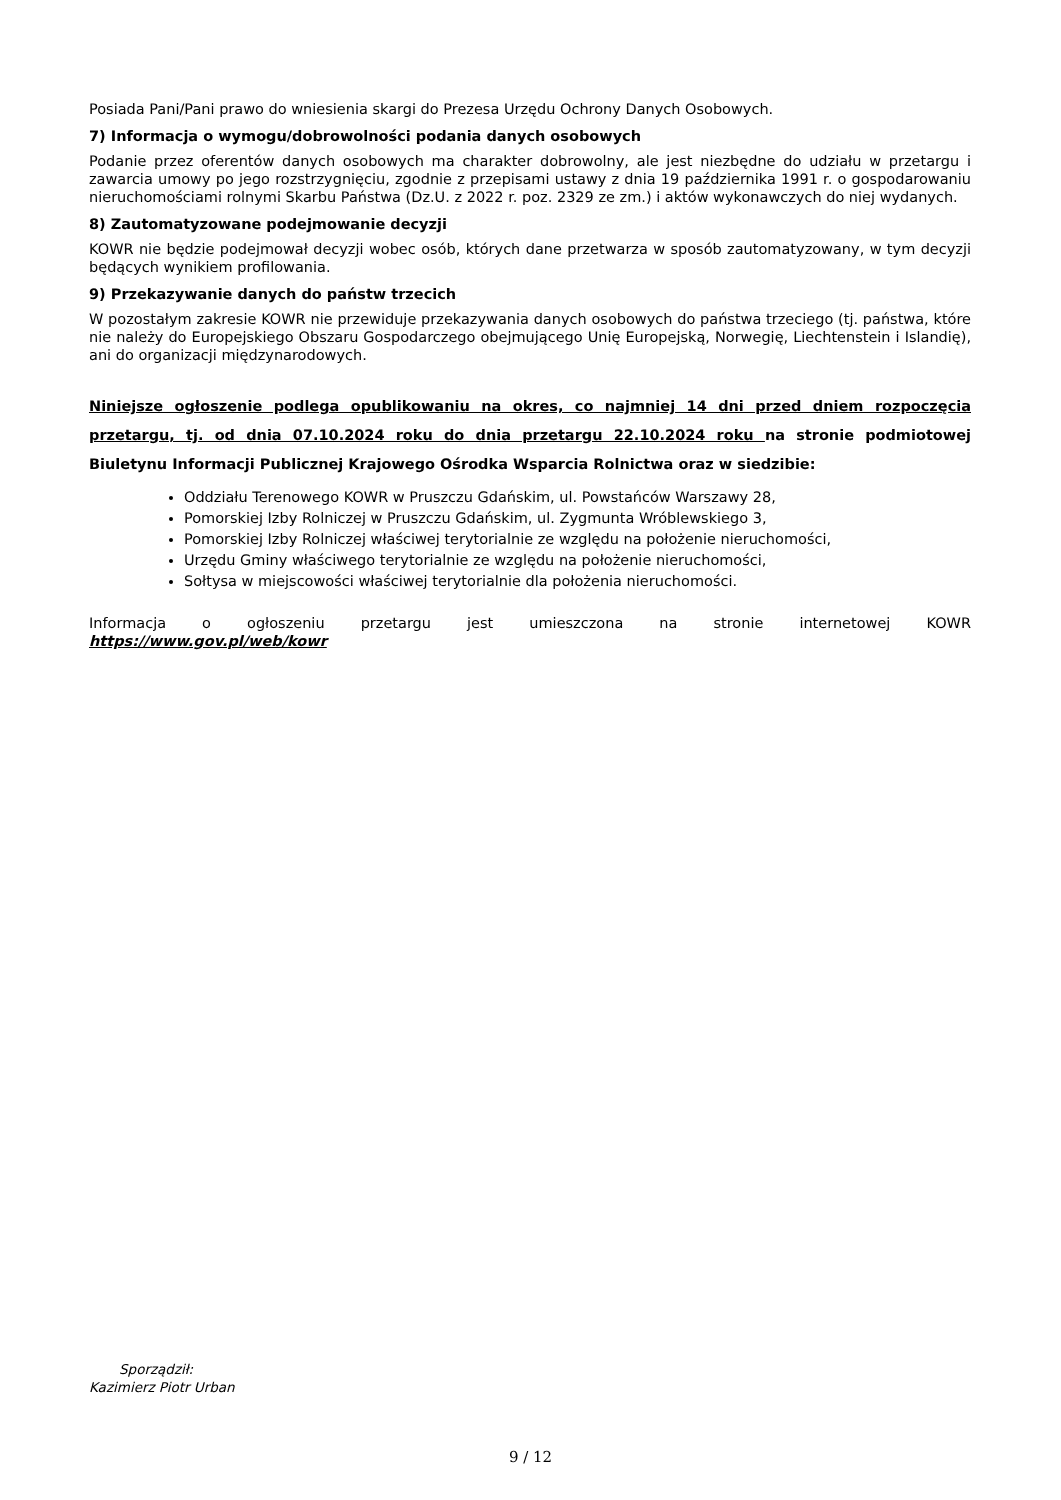Posiada Pani/Pani prawo do wniesienia skargi do Prezesa Urzędu Ochrony Danych Osobowych.
7) Informacja o wymogu/dobrowolności podania danych osobowych
Podanie przez oferentów danych osobowych ma charakter dobrowolny, ale jest niezbędne do udziału w przetargu i zawarcia umowy po jego rozstrzygnięciu, zgodnie z przepisami ustawy z dnia 19 października 1991 r. o gospodarowaniu nieruchomościami rolnymi Skarbu Państwa (Dz.U. z 2022 r. poz. 2329 ze zm.) i aktów wykonawczych do niej wydanych.
8) Zautomatyzowane podejmowanie decyzji
KOWR nie będzie podejmował decyzji wobec osób, których dane przetwarza w sposób zautomatyzowany, w tym decyzji będących wynikiem profilowania.
9) Przekazywanie danych do państw trzecich
W pozostałym zakresie KOWR nie przewiduje przekazywania danych osobowych do państwa trzeciego (tj. państwa, które nie należy do Europejskiego Obszaru Gospodarczego obejmującego Unię Europejską, Norwegię, Liechtenstein i Islandię), ani do organizacji międzynarodowych.
Niniejsze ogłoszenie podlega opublikowaniu na okres, co najmniej 14 dni przed dniem rozpoczęcia przetargu, tj. od dnia 07.10.2024 roku do dnia przetargu 22.10.2024 roku na stronie podmiotowej Biuletynu Informacji Publicznej Krajowego Ośrodka Wsparcia Rolnictwa oraz w siedzibie:
Oddziału Terenowego KOWR w Pruszczu Gdańskim, ul. Powstańców Warszawy 28,
Pomorskiej Izby Rolniczej w Pruszczu Gdańskim, ul. Zygmunta Wróblewskiego 3,
Pomorskiej Izby Rolniczej właściwej terytorialnie ze względu na położenie nieruchomości,
Urzędu Gminy właściwego terytorialnie ze względu na położenie nieruchomości,
Sołtysa w miejscowości właściwej terytorialnie dla położenia nieruchomości.
Informacja o ogłoszeniu przetargu jest umieszczona na stronie internetowej KOWR
https://www.gov.pl/web/kowr
Sporządził:
Kazimierz Piotr Urban
9 / 12